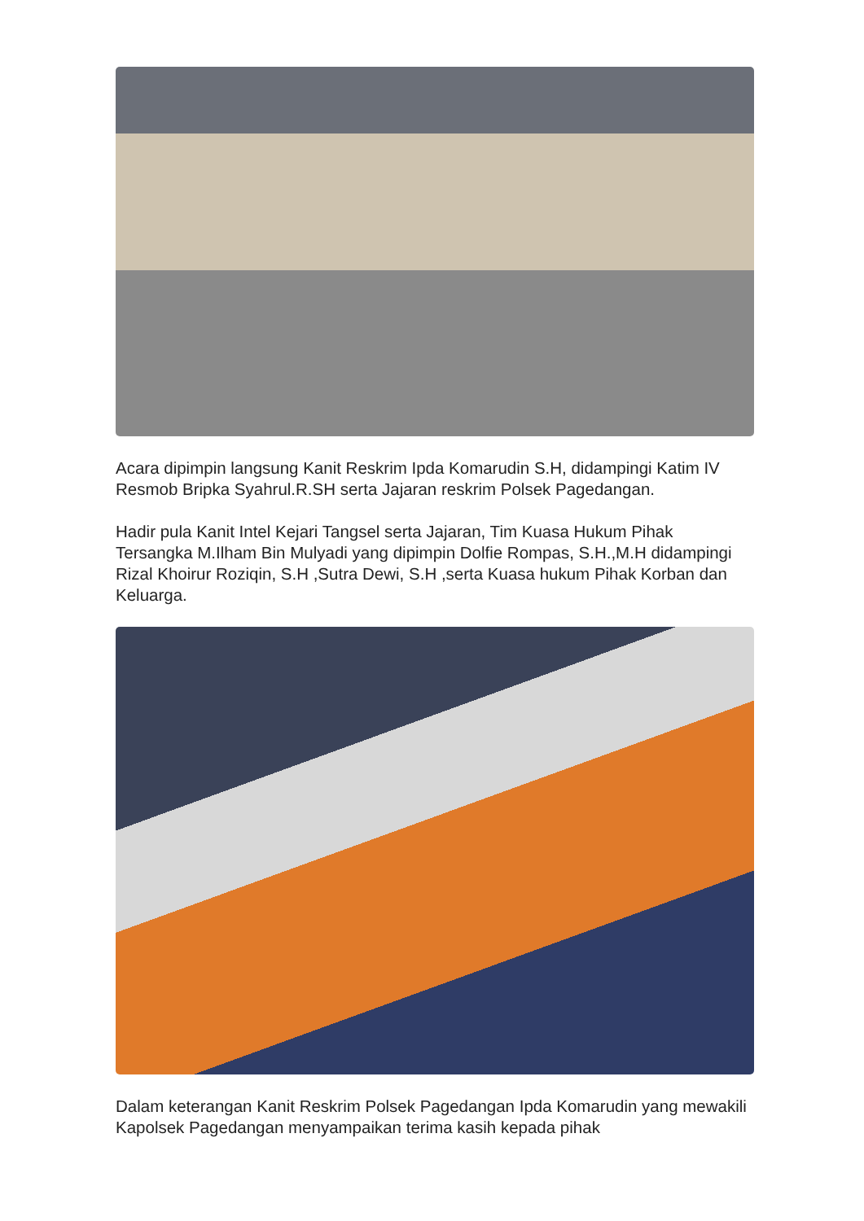Acara dipimpin langsung Kanit Reskrim Ipda Komarudin S.H, didampingi Katim IV Resmob Bripka Syahrul.R.SH serta Jajaran reskrim Polsek Pagedangan.
Hadir pula Kanit Intel Kejari Tangsel serta Jajaran, Tim Kuasa Hukum Pihak Tersangka M.Ilham Bin Mulyadi yang dipimpin Dolfie Rompas, S.H.,M.H didampingi Rizal Khoirur Roziqin, S.H ,Sutra Dewi, S.H ,serta Kuasa hukum Pihak Korban dan Keluarga.
Dalam keterangan Kanit Reskrim Polsek Pagedangan Ipda Komarudin yang mewakili Kapolsek Pagedangan menyampaikan terima kasih kepada pihak